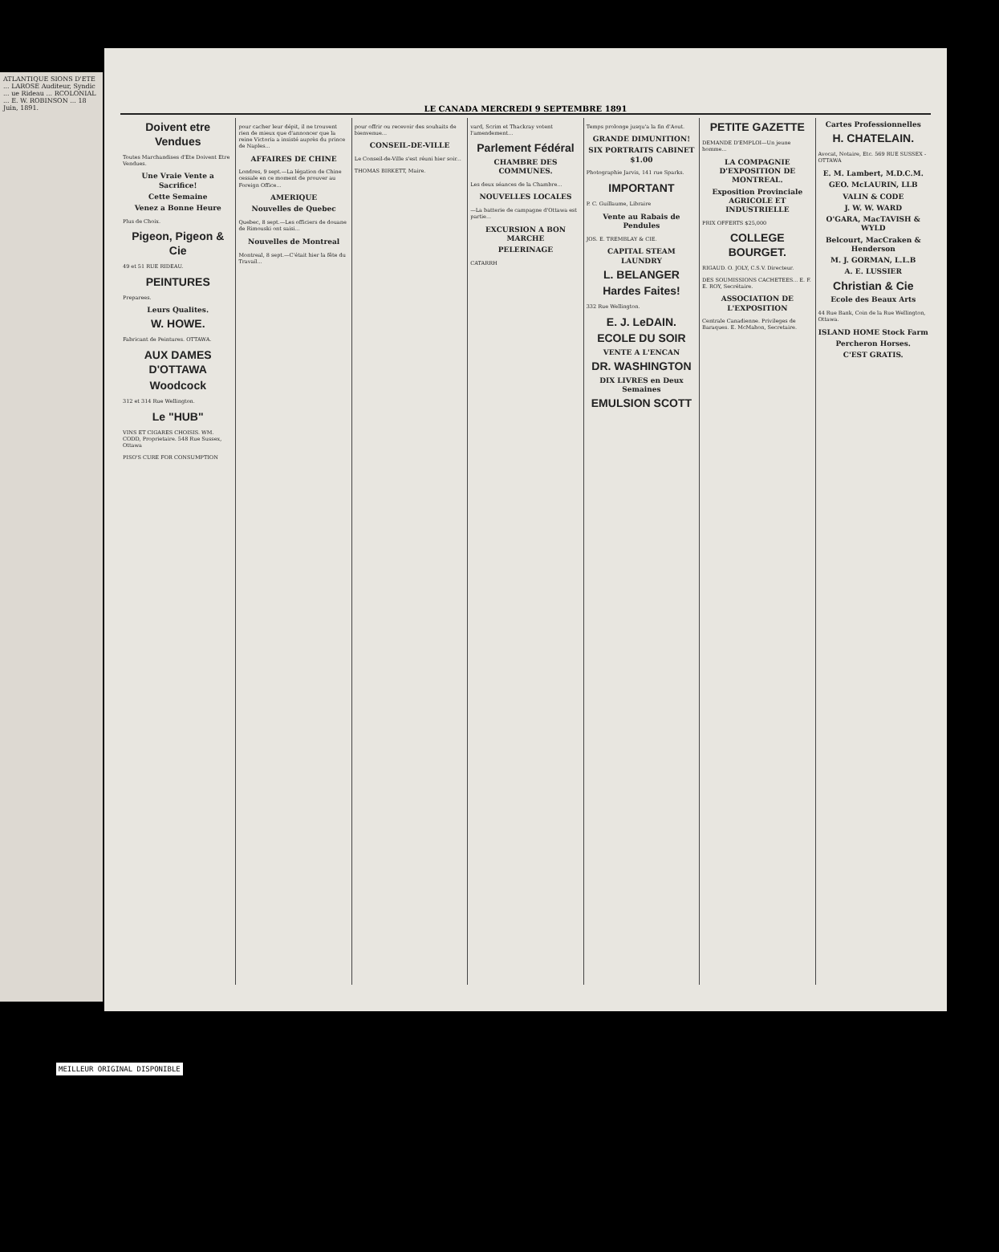ATLANTIQUE SIONS D'ETE ... LAROSE Auditeur, Syndic ... ue Rideau ... RCOLONIAL ... E. W. ROBINSON ... 18 Juin, 1891.
LE CANADA MERCREDI 9 SEPTEMBRE 1891
Doivent etre Vendues
Toutes Marchandises d'Ete Doivent Etre Vendues.
Une Vraie Vente a Sacrifice!
Cette Semaine
Venez a Bonne Heure
Plus de Choix.
Pigeon, Pigeon & Cie
49 et 51 RUE RIDEAU.
PEINTURES
Preparees.
Leurs Qualites.
W. HOWE.
Fabricant de Peintures. OTTAWA.
AUX DAMES D'OTTAWA
Woodcock
312 et 314 Rue Wellington.
Le "HUB"
VINS ET CIGARES CHOISIS. WM. CODD, Proprietaire. 548 Rue Sussex, Ottawa
PISO'S CURE FOR CONSUMPTION
pour cacher leur dépit, il ne trouvent rien de mieux que d'annoncer que la reine Victoria a insisté auprès du prince de Naples...
AFFAIRES DE CHINE
Londres, 9 sept.—La légation de Chine cessale en ce moment de prouver au Foreign Office...
AMERIQUE
Nouvelles de Quebec
Quebec, 8 sept.—Les officiers de douane de Rimouski ont saisi...
Nouvelles de Montreal
Montreal, 8 sept.—C'était hier la fête du Travail...
pour offrir ou recevoir des souhaits de bienvenue...
CONSEIL-DE-VILLE
Le Conseil-de-Ville s'est réuni hier soir...
THOMAS BIRKETT, Maire.
vard, Scrim et Thackray votent l'amendement...
Parlement Fédéral
CHAMBRE DES COMMUNES.
Les deux séances de la Chambre...
NOUVELLES LOCALES
—La batterie de campagne d'Ottawa est partie...
EXCURSION A BON MARCHE
PELERINAGE
CATARRH
Temps prolonge jusqu'a la fin d'Aout.
GRANDE DIMUNITION!
SIX PORTRAITS CABINET $1.00
Photographie Jarvis, 141 rue Sparks.
IMPORTANT
P. C. Guillaume, Libraire
Vente au Rabais de Pendules
JOS. E. TREMBLAY & CIE.
CAPITAL STEAM LAUNDRY
L. BELANGER
Hardes Faites!
332 Rue Wellington.
E. J. LeDAIN.
ECOLE DU SOIR
VENTE A L'ENCAN
DR. WASHINGTON
DIX LIVRES en Deux Semaines
EMULSION SCOTT
PETITE GAZETTE
DEMANDE D'EMPLOI—Un jeune homme...
LA COMPAGNIE D'EXPOSITION DE MONTREAL.
Exposition Provinciale AGRICOLE ET INDUSTRIELLE
PRIX OFFERTS $25,000
COLLEGE BOURGET.
RIGAUD. O. JOLY, C.S.V. Directeur.
DES SOUMISSIONS CACHETEES... E. F. E. ROY, Secrétaire.
ASSOCIATION DE L'EXPOSITION
Centrale Canadienne. Privileges de Baraques. E. McMahon, Secretaire.
Cartes Professionnelles
H. CHATELAIN.
Avocat, Notaire, Etc. 569 RUE SUSSEX - OTTAWA
E. M. Lambert, M.D.C.M.
GEO. McLAURIN, LLB
VALIN & CODE
J. W. W. WARD
O'GARA, MacTAVISH & WYLD
Belcourt, MacCraken & Henderson
M. J. GORMAN, L.L.B
A. E. LUSSIER
Christian & Cie
Ecole des Beaux Arts
44 Rue Bank, Coin de la Rue Wellington, Ottawa.
ISLAND HOME Stock Farm
Percheron Horses.
C'EST GRATIS.
MEILLEUR ORIGINAL DISPONIBLE